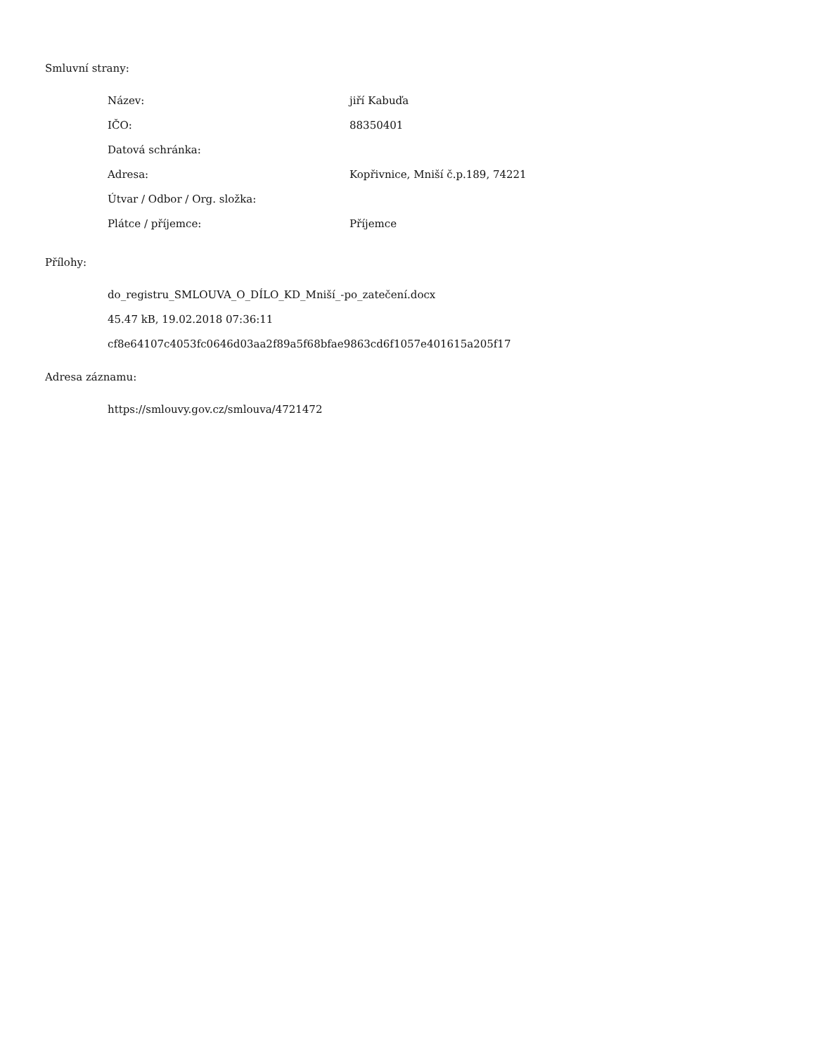Smluvní strany:
| Název: | jiří Kabuďa |
| IČO: | 88350401 |
| Datová schránka: | |
| Adresa: | Kopřivnice, Mniší č.p.189, 74221 |
| Útvar / Odbor / Org. složka: | |
| Plátce / příjemce: | Příjemce |
Přílohy:
do_registru_SMLOUVA_O_DÍLO_KD_Mniší_-po_zatečení.docx
45.47 kB, 19.02.2018 07:36:11
cf8e64107c4053fc0646d03aa2f89a5f68bfae9863cd6f1057e401615a205f17
Adresa záznamu:
https://smlouvy.gov.cz/smlouva/4721472